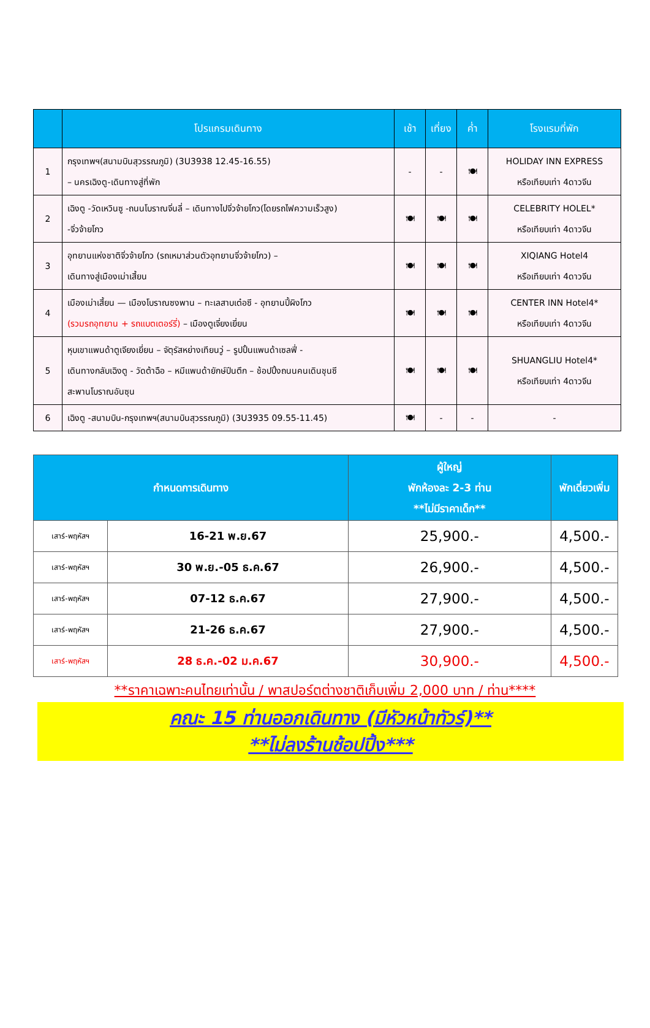| | โปรแกรมเดินทาง | เช้า | เที่ยง | ค่ำ | โรงแรมที่พัก |
| --- | --- | --- | --- | --- | --- |
| 1 | กรุงเทพฯ(สนามบินสุวรรณภูมิ) (3U3938 12.45-16.55) – นครเฉิงตู-เดินทางสู่ที่พัก | - | - | 🍽 | HOLIDAY INN EXPRESS หรือเทียบเท่า 4ดาวจีน |
| 2 | เฉิงตู -วัดเหวินซู -ถนนโบราณจิ่นลี่ – เดินทางไปจิ่วจ้ายโกว(โดยรถไฟความเร็วสูง) -จิ่วจ้ายโกว | 🍽 | 🍽 | 🍽 | CELEBRITY HOLEL* หรือเทียบเท่า 4ดาวจีน |
| 3 | อุทยานแห่งชาติจิ่วจ้ายโกว (รถเหมาส่วนตัวอุทยานจิ่วจ้ายโกว) – เดินทางสู่เมืองเม่าเสี้ยน | 🍽 | 🍽 | 🍽 | XIQIANG Hotel4 หรือเทียบเท่า 4ดาวจีน |
| 4 | เมืองเม่าเสี้ยน — เมืองโบราณซงพาน – ทะเลสาบเต๋อซี - อุทยานปี้ผิงโกว (รวมรถอุทยาน + รถแบตเตอร์รี่) – เมืองตูเจี่ยงเยี่ยน | 🍽 | 🍽 | 🍽 | CENTER INN Hotel4* หรือเทียบเท่า 4ดาวจีน |
| 5 | หุบเขาแพนด้าตูเจียงเยี่ยน – จัตุรัสหย่างเทียนวู่ – รูปปั้นแพนด้าเซลฟี่ - เดินทางกลับเฉิงตู - วัดต้าฉือ – หมีแพนด้ายักษ์ปีนตึก – ช้อปปิ้งถนนคนเดินชุนซี สะพานโบราณอันซุน | 🍽 | 🍽 | 🍽 | SHUANGLIU Hotel4* หรือเทียบเท่า 4ดาวจีน |
| 6 | เฉิงตู -สนามบิน-กรุงเทพฯ(สนามบินสุวรรณภูมิ) (3U3935 09.55-11.45) | 🍽 | - | - | - |
| กำหนดการเดินทาง | | ผู้ใหญ่ พักห้องละ 2-3 ท่าน **ไม่มีราคาเด็ก** | พักเดี่ยวเพิ่ม |
| --- | --- | --- | --- |
| เสาร์-พฤหัสฯ | 16-21 พ.ย.67 | 25,900.- | 4,500.- |
| เสาร์-พฤหัสฯ | 30 พ.ย.-05 ธ.ค.67 | 26,900.- | 4,500.- |
| เสาร์-พฤหัสฯ | 07-12 ธ.ค.67 | 27,900.- | 4,500.- |
| เสาร์-พฤหัสฯ | 21-26 ธ.ค.67 | 27,900.- | 4,500.- |
| เสาร์-พฤหัสฯ | 28 ธ.ค.-02 ม.ค.67 | 30,900.- | 4,500.- |
**ราคาเฉพาะคนไทยเท่านั้น / พาสปอร์ตต่างชาติเก็บเพิ่ม 2,000 บาท / ท่าน****
คณะ 15 ท่านออกเดินทาง (มีหัวหน้าทัวร์)**
**ไม่ลงร้านช้อปปิ้ง***